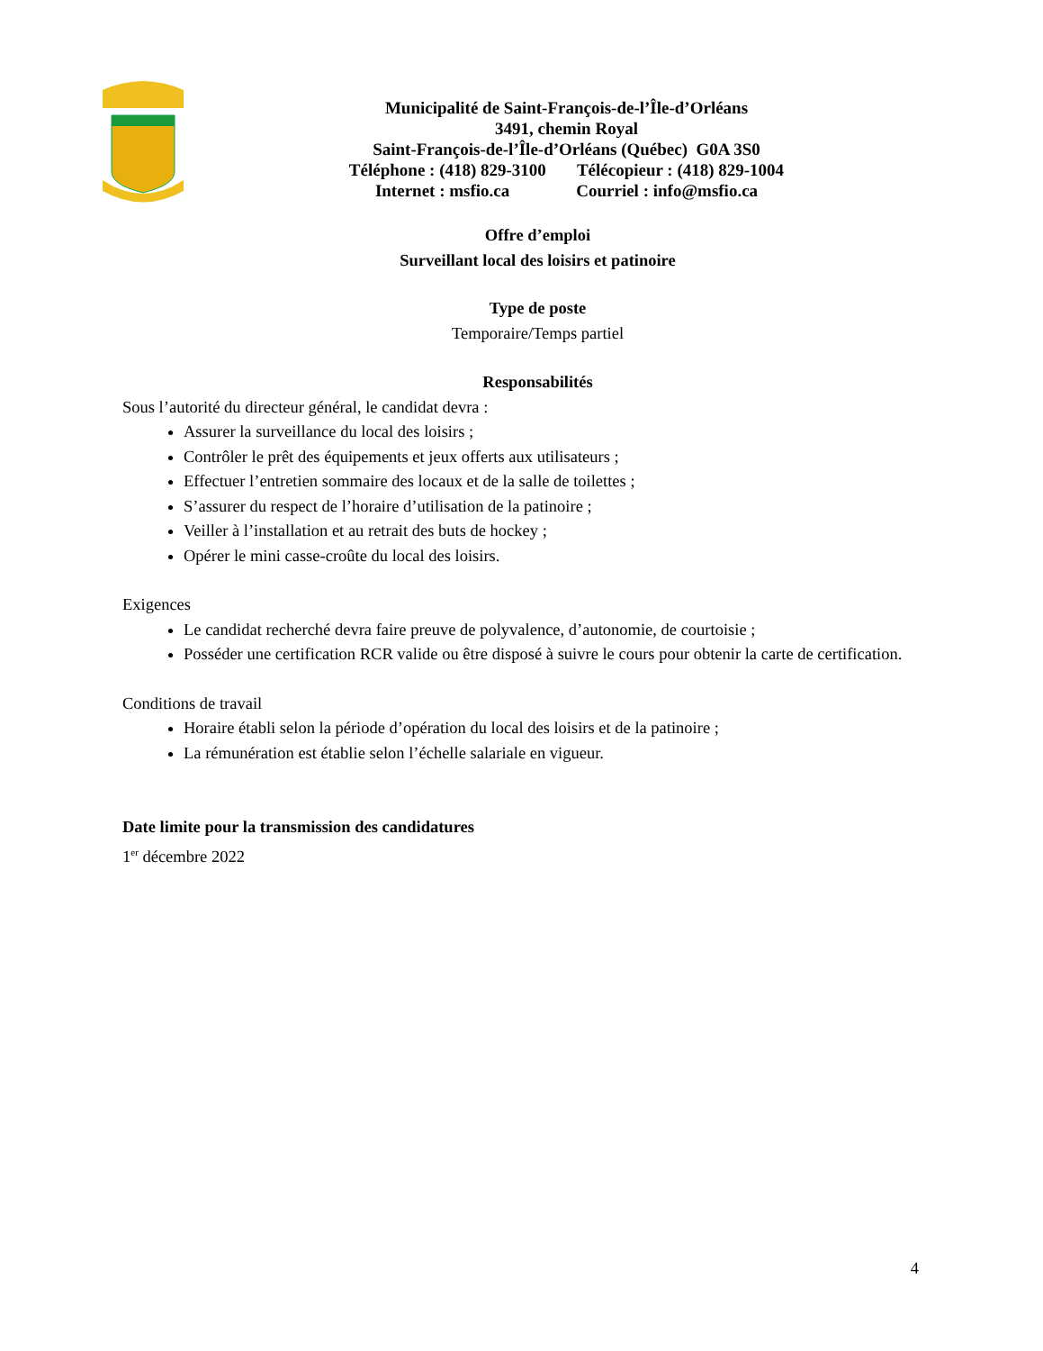Municipalité de Saint-François-de-l’Île-d’Orléans
3491, chemin Royal
Saint-François-de-l’Île-d’Orléans (Québec) G0A 3S0
Téléphone : (418) 829-3100 Télécopieur : (418) 829-1004
Internet : msfio.ca Courriel : info@msfio.ca
Offre d’emploi
Surveillant local des loisirs et patinoire
Type de poste
Temporaire/Temps partiel
Responsabilités
Sous l’autorité du directeur général, le candidat devra :
Assurer la surveillance du local des loisirs ;
Contrôler le prêt des équipements et jeux offerts aux utilisateurs ;
Effectuer l’entretien sommaire des locaux et de la salle de toilettes ;
S’assurer du respect de l’horaire d’utilisation de la patinoire ;
Veiller à l’installation et au retrait des buts de hockey ;
Opérer le mini casse-croûte du local des loisirs.
Exigences
Le candidat recherché devra faire preuve de polyvalence, d’autonomie, de courtoisie ;
Posséder une certification RCR valide ou être disposé à suivre le cours pour obtenir la carte de certification.
Conditions de travail
Horaire établi selon la période d’opération du local des loisirs et de la patinoire ;
La rémunération est établie selon l’échelle salariale en vigueur.
Date limite pour la transmission des candidatures
1<sup>er</sup> décembre 2022
4